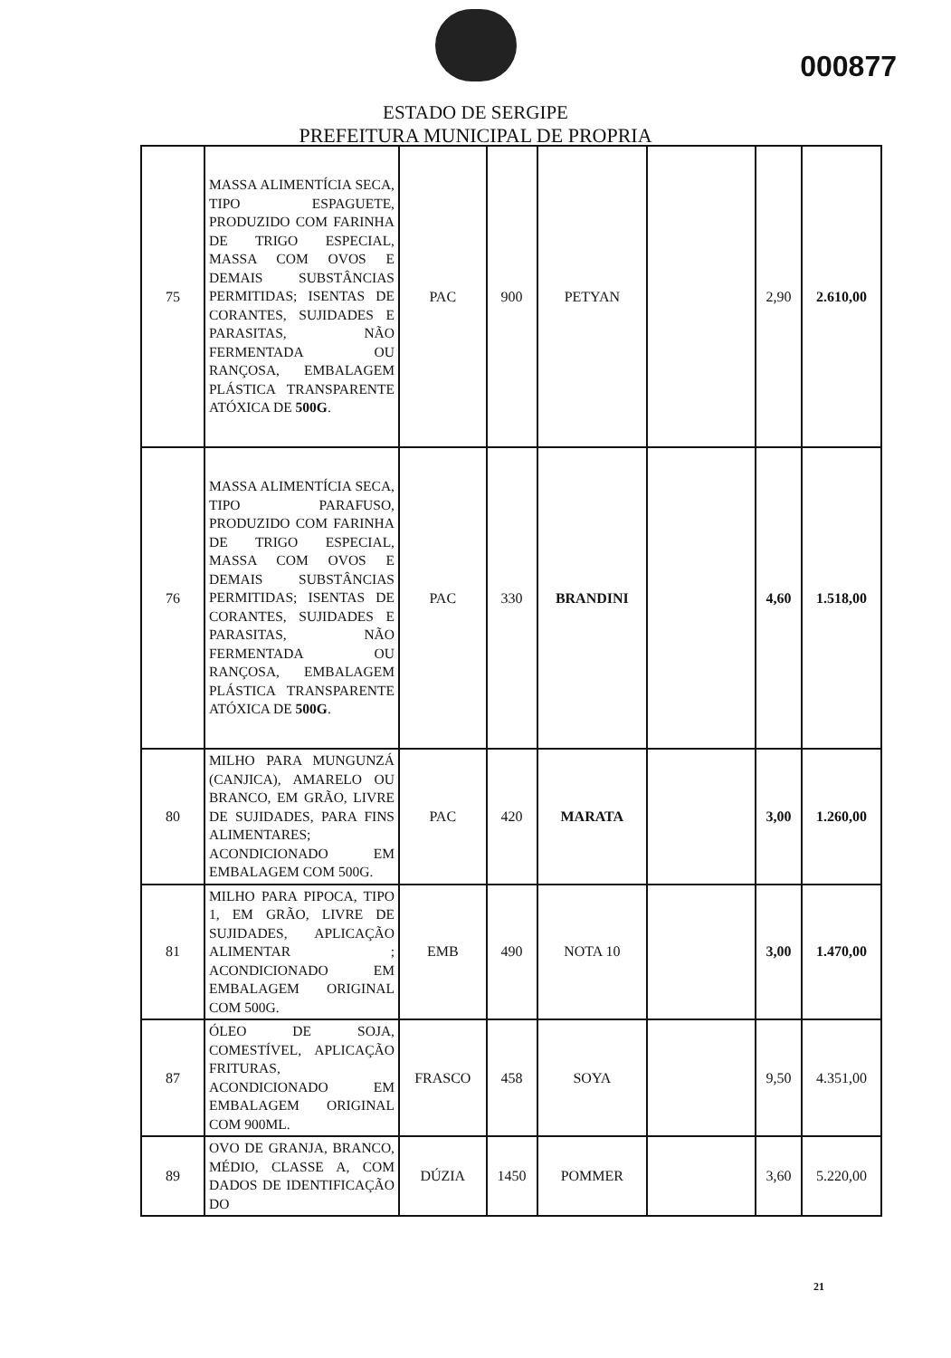000877
ESTADO DE SERGIPE
PREFEITURA MUNICIPAL DE PROPRIA
| 75 | MASSA ALIMENTÍCIA SECA, TIPO ESPAGUETE, PRODUZIDO COM FARINHA DE TRIGO ESPECIAL, MASSA COM OVOS E DEMAIS SUBSTÂNCIAS PERMITIDAS; ISENTAS DE CORANTES, SUJIDADES E PARASITAS, NÃO FERMENTADA OU RANÇOSA, EMBALAGEM PLÁSTICA TRANSPARENTE ATÓXICA DE 500G . | PAC | 900 | PETYAN | | 2,90 | 2.610,00 |
| 76 | MASSA ALIMENTÍCIA SECA, TIPO PARAFUSO, PRODUZIDO COM FARINHA DE TRIGO ESPECIAL, MASSA COM OVOS E DEMAIS SUBSTÂNCIAS PERMITIDAS; ISENTAS DE CORANTES, SUJIDADES E PARASITAS, NÃO FERMENTADA OU RANÇOSA, EMBALAGEM PLÁSTICA TRANSPARENTE ATÓXICA DE 500G . | PAC | 330 | BRANDINI | | 4,60 | 1.518,00 |
| 80 | MILHO PARA MUNGUNZÁ (CANJICA), AMARELO OU BRANCO, EM GRÃO, LIVRE DE SUJIDADES, PARA FINS ALIMENTARES; ACONDICIONADO EM EMBALAGEM COM 500G. | PAC | 420 | MARATA | | 3,00 | 1.260,00 |
| 81 | MILHO PARA PIPOCA, TIPO 1, EM GRÃO, LIVRE DE SUJIDADES, APLICAÇÃO ALIMENTAR ; ACONDICIONADO EM EMBALAGEM ORIGINAL COM 500G. | EMB | 490 | NOTA 10 | | 3,00 | 1.470,00 |
| 87 | ÓLEO DE SOJA, COMESTÍVEL, APLICAÇÃO FRITURAS, ACONDICIONADO EM EMBALAGEM ORIGINAL COM 900ML. | FRASCO | 458 | SOYA | | 9,50 | 4.351,00 |
| 89 | OVO DE GRANJA, BRANCO, MÉDIO, CLASSE A, COM DADOS DE IDENTIFICAÇÃO DO | DÚZIA | 1450 | POMMER | | 3,60 | 5.220,00 |
21